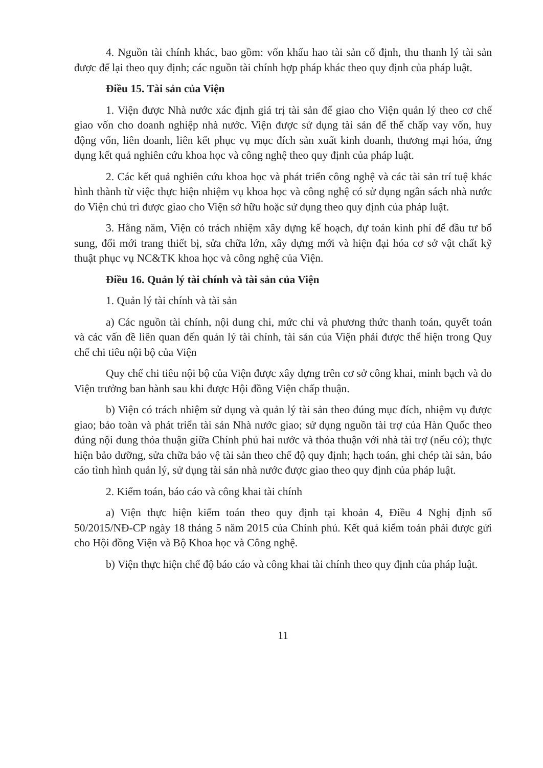4. Nguồn tài chính khác, bao gồm: vốn khấu hao tài sản cố định, thu thanh lý tài sản được để lại theo quy định; các nguồn tài chính hợp pháp khác theo quy định của pháp luật.
Điều 15. Tài sản của Viện
1. Viện được Nhà nước xác định giá trị tài sản để giao cho Viện quản lý theo cơ chế giao vốn cho doanh nghiệp nhà nước. Viện được sử dụng tài sản để thế chấp vay vốn, huy động vốn, liên doanh, liên kết phục vụ mục đích sản xuất kinh doanh, thương mại hóa, ứng dụng kết quả nghiên cứu khoa học và công nghệ theo quy định của pháp luật.
2. Các kết quả nghiên cứu khoa học và phát triển công nghệ và các tài sản trí tuệ khác hình thành từ việc thực hiện nhiệm vụ khoa học và công nghệ có sử dụng ngân sách nhà nước do Viện chủ trì được giao cho Viện sở hữu hoặc sử dụng theo quy định của pháp luật.
3. Hằng năm, Viện có trách nhiệm xây dựng kế hoạch, dự toán kinh phí để đầu tư bổ sung, đổi mới trang thiết bị, sửa chữa lớn, xây dựng mới và hiện đại hóa cơ sở vật chất kỹ thuật phục vụ NC&TK khoa học và công nghệ của Viện.
Điều 16. Quản lý tài chính và tài sản của Viện
1. Quản lý tài chính và tài sản
a) Các nguồn tài chính, nội dung chi, mức chi và phương thức thanh toán, quyết toán và các vấn đề liên quan đến quản lý tài chính, tài sản của Viện phải được thể hiện trong Quy chế chi tiêu nội bộ của Viện
Quy chế chi tiêu nội bộ của Viện được xây dựng trên cơ sở công khai, minh bạch và do Viện trưởng ban hành sau khi được Hội đồng Viện chấp thuận.
b) Viện có trách nhiệm sử dụng và quản lý tài sản theo đúng mục đích, nhiệm vụ được giao; bảo toàn và phát triển tài sản Nhà nước giao; sử dụng nguồn tài trợ của Hàn Quốc theo đúng nội dung thỏa thuận giữa Chính phủ hai nước và thỏa thuận với nhà tài trợ (nếu có); thực hiện bảo dưỡng, sửa chữa bảo vệ tài sản theo chế độ quy định; hạch toán, ghi chép tài sản, báo cáo tình hình quản lý, sử dụng tài sản nhà nước được giao theo quy định của pháp luật.
2. Kiểm toán, báo cáo và công khai tài chính
a) Viện thực hiện kiểm toán theo quy định tại khoản 4, Điều 4 Nghị định số 50/2015/NĐ-CP ngày 18 tháng 5 năm 2015 của Chính phủ. Kết quả kiểm toán phải được gửi cho Hội đồng Viện và Bộ Khoa học và Công nghệ.
b) Viện thực hiện chế độ báo cáo và công khai tài chính theo quy định của pháp luật.
11